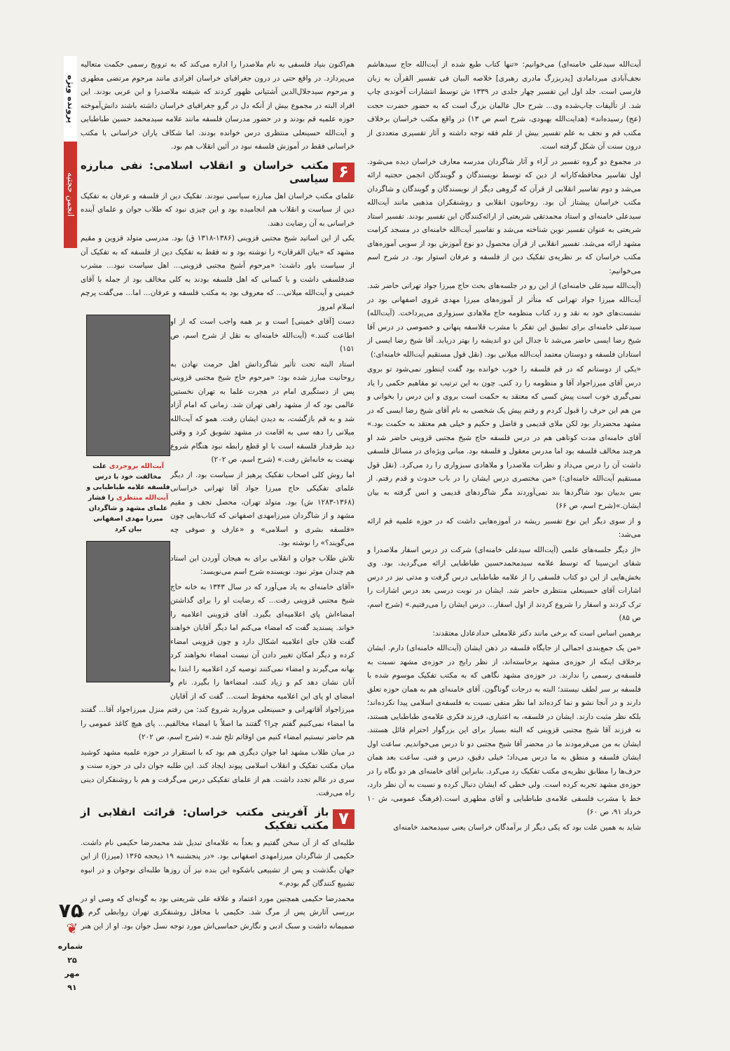پرونده ویژه
انجمن حجتیه
آیت‌الله سیدعلی خامنه‌ای) می‌خوانیم: «تنها کتاب طبع شده از آیت‌الله حاج سیدهاشم نجف‌آبادی میردامادی [پدربزرگ مادری رهبری] خلاصه البیان فی تفسیر القرآن به زبان فارسی است. جلد اول این تفسیر چهار جلدی در ۱۳۳۹ ش توسط انتشارات آخوندی چاپ شد. از تألیفات چاپ‌شده وی... شرح حال عالمان بزرگ است که به حضور حضرت حجت (عج) رسیده‌اند» (هدایت‌الله بهبودی، شرح اسم ص ۱۳) در واقع مکتب خراسان برخلاف مکتب قم و نجف به علم تفسیر بیش از علم فقه توجه داشته و آثار تفسیری متعددی از درون سنت آن شکل گرفته است.
در مجموع دو گروه تفسیر در آراء و آثار شاگردان مدرسه معارف خراسان دیده می‌شود. اول تفاسیر محافظه‌کارانه از دین که توسط نویسندگان و گویندگان انجمن حجتیه ارائه می‌شد و دوم تفاسیر انقلابی از قرآن که گروهی دیگر از نویسندگان و گویندگان و شاگردان مکتب خراسان پیشتاز آن بود. روحانیون انقلابی و روشنفکران مذهبی مانند آیت‌الله سیدعلی خامنه‌ای و استاد محمدتقی شریعتی از ارائه‌کنندگان این تفسیر بودند. تفسیر استاد شریعتی به عنوان تفسیر نوین شناخته می‌شد و تفاسیر آیت‌الله خامنه‌ای در مسجد کرامت مشهد ارائه می‌شد. تفسیر انقلابی از قرآن محصول دو نوع آموزش بود از سویی آموزه‌های مکتب خراسان که بر نظریه‌ی تفکیک دین از فلسفه و عرفان استوار بود. در شرح اسم می‌خوانیم:
(آیت‌الله سیدعلی خامنه‌ای) از این رو در جلسه‌های بحث حاج میرزا جواد تهرانی حاضر شد. آیت‌الله میرزا جواد تهرانی که متأثر از آموزه‌های میرزا مهدی غروی اصفهانی بود در نشست‌های خود به نقد و رد کتاب منظومه حاج ملاهادی سبزواری می‌پرداخت. (آیت‌الله) سیدعلی خامنه‌ای برای تطبیق این تفکر با مشرب فلاسفه پنهانی و خصوصی در درس آقا شیخ رضا ایسی حاضر می‌شد تا جدال این دو اندیشه را بهتر دریابد. آقا شیخ رضا ایسی از استادان فلسفه و دوستان معتمد آیت‌الله میلانی بود. (نقل قول مستقیم آیت‌الله خامنه‌ای:)
«یکی از دوستانم که در قم فلسفه را خوب خوانده بود گفت اینطور نمی‌شود تو بروی درس آقای میرزاجواد آقا و منظومه را رد کنی. چون به این ترتیب تو مفاهیم حکمی را یاد نمی‌گیری خوب است پیش کسی که معتقد به حکمت است بروی و این درس را بخوانی و من هم این حرف را قبول کردم و رفتم پیش یک شخصی به نام آقای شیخ رضا ایسی که در مشهد محضردار بود لکن ملای قدیمی و فاضل و حکیم و خیلی هم معتقد به حکمت بود.» آقای خامنه‌ای مدت کوتاهی هم در درس فلسفه حاج شیخ مجتبی قزوینی حاضر شد او هرچند مخالف فلسفه بود اما مدرس معقول و فلسفه بود. مبانی ویژه‌ای در مسائل فلسفی داشت آن را درس می‌داد و نظرات ملاصدرا و ملاهادی سبزواری را رد می‌کرد. (نقل قول مستقیم آیت‌الله خامنه‌ای:) «من مختصری درس ایشان را در باب حدوث و قدم رفتم. از بس بدبیان بود شاگردها بند نمی‌آوردند مگر شاگردهای قدیمی و انس گرفته به بیان ایشان.»(شرح اسم، ص ۶۶)
و از سوی دیگر این نوع تفسیر ریشه در آموزه‌هایی داشت که در حوزه علمیه قم ارائه می‌شد:
«از دیگر جلسه‌های علمی (آیت‌الله سیدعلی خامنه‌ای) شرکت در درس اسفار ملاصدرا و شفای ابن‌سینا که توسط علامه سیدمحمدحسین طباطبایی ارائه می‌گردید، بود. وی بخش‌هایی از این دو کتاب فلسفی را از علامه طباطبایی درس گرفت و مدتی نیز در درس اشارات آقای حسینعلی منتظری حاضر شد. ایشان در نوبت درسی بعد درس اشارات را ترک کردند و اسفار را شروع کردند از اول اسفار... درس ایشان را می‌رفتیم.» (شرح اسم، ص ۸۵)
برهمین اساس است که برخی مانند دکتر غلامعلی حدادعادل معتقدند:
«من یک جمع‌بندی اجمالی از جایگاه فلسفه در ذهن ایشان (آیت‌الله خامنه‌ای) دارم. ایشان برخلاف اینکه از حوزه‌ی مشهد برخاسته‌اند، از نظر رایج در حوزه‌ی مشهد نسبت به فلسفه‌ی رسمی را ندارند. در حوزه‌ی مشهد نگاهی که به مکتب تفکیک موسوم شده با فلسفه بر سر لطف نیستند؛ البته به درجات گوناگون. آقای خامنه‌ای هم به همان حوزه تعلق دارند و در آنجا نشو و نما کرده‌اند اما نظر منفی نسبت به فلسفه‌ی اسلامی پیدا نکرده‌اند؛ بلکه نظر مثبت دارند. ایشان در فلسفه، به اعتباری، فرزند فکری علامه‌ی طباطبایی هستند، نه فرزند آقا شیخ مجتبی قزوینی که البته بسیار برای این بزرگوار احترام قائل هستند. ایشان به من می‌فرمودند ما در محضر آقا شیخ مجتبی دو تا درس می‌خواندیم. ساعت اول ایشان فلسفه و منطق به ما درس می‌داد؛ خیلی دقیق، درس و فنی. ساعت بعد همان حرف‌ها را مطابق نظریه‌ی مکتب تفکیک رد می‌کرد. بنابراین آقای خامنه‌ای هر دو نگاه را در حوزه‌ی مشهد تجربه کرده است. ولی خطی که ایشان دنبال کرده و نسبت به آن نظر دارد، خط یا مشرب فلسفی علامه‌ی طباطبایی و آقای مطهری است.(فرهنگ عمومی، ش ۱۰ خرداد ۹۱، ص ۶۰)
شاید به همین علت بود که یکی دیگر از برآمدگان خراسان یعنی سیدمحمد خامنه‌ای
هم‌اکنون بنیاد فلسفی به نام ملاصدرا را اداره می‌کند که به ترویج رسمی حکمت متعالیه می‌پردازد. در واقع حتی در درون جغرافیای خراسان افرادی مانند مرحوم مرتضی مطهری و مرحوم سیدجلال‌الدین آشتیانی ظهور کردند که شیفته ملاصدرا و ابن عربی بودند. این افراد البته در مجموع بیش از آنکه دل در گرو جغرافیای خراسان داشته باشند دانش‌آموخته حوزه علمیه قم بودند و در حضور مدرسان فلسفه مانند علامه سیدمحمد حسین طباطبایی و آیت‌الله حسینعلی منتظری درس خوانده بودند. اما شکاف یاران خراسانی با مکتب خراسانی فقط در آموزش فلسفه نبود در آئین انقلاب هم بود.
۶ مکتب خراسان و انقلاب اسلامی: نفی مبارزه سیاسی
علمای مکتب خراسان اهل مبارزه سیاسی نبودند. تفکیک دین از فلسفه و عرفان به تفکیک دین از سیاست و انقلاب هم انجامیده بود و این چیزی نبود که طلاب جوان و علمای آینده خراسانی به آن رضایت دهند.
یکی از این اساتید شیخ مجتبی قزوینی (۱۳۸۶-۱۳۱۸ ق) بود. مدرسی متولد قزوین و مقیم مشهد که «بیان الفرقان» را نوشته بود و نه فقط به تفکیک دین از فلسفه که به تفکیک آن از سیاست باور داشت: «مرحوم آشیخ مجتبی قزوینی... اهل سیاست نبود... مشرب ضدفلسفی داشت و با کسانی که اهل فلسفه بودند به کلی مخالف بود از جمله با آقای خمینی و آیت‌الله میلانی... که معروف بود به مکتب فلسفه و عرفان... اما... می‌گفت پرچم اسلام امروز
آیت‌الله بروجردی علت مخالفت خود با درس فلسفه علامه طباطبایی و آیت‌الله منتظری را فشار علمای مشهد و شاگردان میرزا مهدی اصفهانی بیان کرد
دست [آقای خمینی] است و بر همه واجب است که از او اطاعت کنند.» (آیت‌الله خامنه‌ای به نقل از شرح اسم، ص ۱۵۱)
استاد البته تحت تأثیر شاگردانش اهل حرمت نهادن به روحانیت مبارز شده بود: «مرحوم حاج شیخ مجتبی قزوینی پس از دستگیری امام در هجرت علما به تهران نخستین عالمی بود که از مشهد راهی تهران شد. زمانی که امام آزاد شد و به قم بازگشت، به دیدن ایشان رفت. همو که آیت‌الله میلانی را دهه سی به اقامت در مشهد تشویق کرد و وقتی دید طرفدار فلسفه است با او قطع رابطه نبود هنگام شروع نهضت به خانه‌اش رفت.» (شرح اسم، ص ۲۰۲)
اما روش کلی اصحاب تفکیک پرهیز از سیاست بود. از دیگر علمای تفکیکی حاج میرزا جواد آقا تهرانی خراسانی (۱۳۶۸-۱۲۸۳ ش) بود. متولد تهران، محصل نجف و مقیم مشهد و از شاگردان میرزامهدی اصفهانی که کتاب‌هایی چون «فلسفه بشری و اسلامی» و «عارف و صوفی چه می‌گویند؟» را نوشته بود.
تلاش طلاب جوان و انقلابی برای به هیجان آوردن این استاد هم چندان موثر نبود. نویسنده شرح اسم می‌نویسد:
«آقای خامنه‌ای به یاد می‌آورد که در سال ۱۳۴۳ به خانه حاج شیخ مجتبی قزوینی رفت... که رضایت او را برای گذاشتن امضاءاش پای اعلامیه‌ای بگیرد. آقای قزوینی اعلامیه را خواند. پسندید گفت که امضاء می‌کنم اما دیگر آقایان خواهند گفت فلان جای اعلامیه اشکال دارد و چون قزوینی امضاء کرده و دیگر امکان تغییر دادن آن نیست امضاء نخواهند کرد بهانه می‌گیرند و امضاء نمی‌کنند توصیه کرد اعلامیه را ابتدا به آنان نشان دهد کم و زیاد کنند، امضاءها را بگیرد. نام و امضای او پای این اعلامیه محفوظ است... گفت که از آقایان میرزاجواد آقاتهرانی و حسینعلی مروارید شروع کند: من رفتم منزل میرزاجواد آقا... گفتند ما امضاء نمی‌کنیم گفتم چرا؟ گفتند ما اصلاً با امضاء مخالفیم... پای هیچ کاغذ عمومی را هم حاضر نیستیم امضاء کنیم من اوقاتم تلخ شد.» (شرح اسم، ص ۲۰۲)
در میان طلاب مشهد اما جوان دیگری هم بود که با استقرار در حوزه علمیه مشهد کوشید میان مکتب تفکیک و انقلاب اسلامی پیوند ایجاد کند. این طلبه جوان دلی در حوزه سنت و سری در عالم تجدد داشت. هم از علمای تفکیکی درس می‌گرفت و هم با روشنفکران دینی راه می‌رفت.
۷ باز آفرینی مکتب خراسان: قرائت انقلابی از مکتب تفکیک
طلبه‌ای که از آن سخن گفتیم و بعداً به علامه‌ای تبدیل شد محمدرضا حکیمی نام داشت. حکیمی از شاگردان میرزامهدی اصفهانی بود. «در پنجشنبه ۱۹ ذیحجه ۱۳۶۵ (میرزا) از این جهان بگذشت و پس از تشییعی باشکوه این بنده نیز آن روزها طلبه‌ای نوجوان و در انبوه تشییع کنندگان گم بودم.»
محمدرضا حکیمی همچنین مورد اعتماد و علاقه علی شریعتی بود به گونه‌ای که وصی او در بررسی آثارش پس از مرگ شد. حکیمی با محافل روشنفکری تهران روابطی گرم و صمیمانه داشت و سبک ادبی و نگارش حماسی‌اش مورد توجه نسل جوان بود. او از این هنر
۷۵
❦
شماره ۲۵
مهر ۹۱